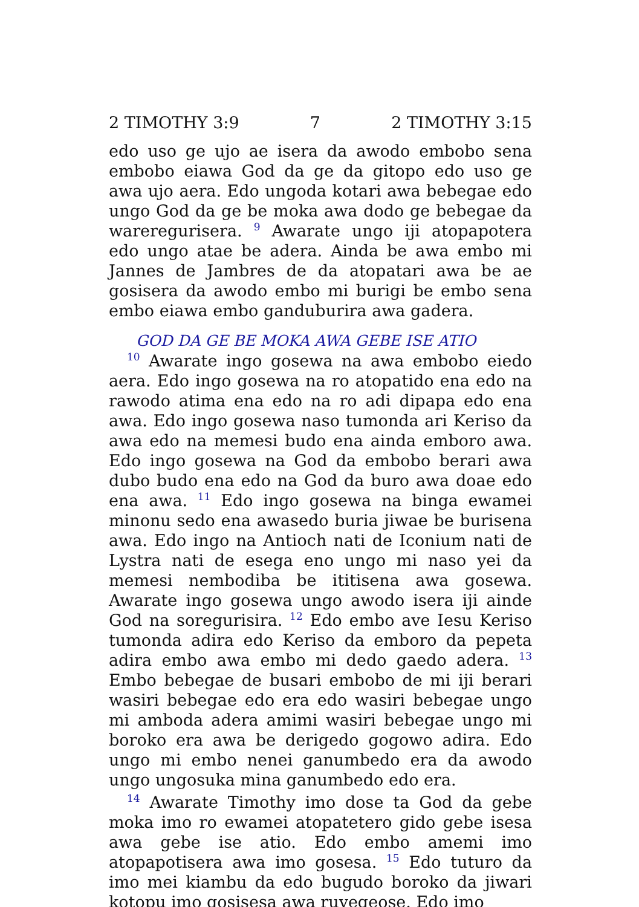2 TIMOTHY 3:9 7 2 TIMOTHY 3:15
edo uso ge ujo ae isera da awodo embobo sena embobo eiawa God da ge da gitopo edo uso ge awa ujo aera. Edo ungoda kotari awa bebegae edo ungo God da ge be moka awa dodo ge bebegae da wareregurisera. <sup>9</sup> Awarate ungo iji atopapotera edo ungo atae be adera. Ainda be awa embo mi Jannes de Jambres de da atopatari awa be ae gosisera da awodo embo mi burigi be embo sena embo eiawa embo ganduburira awa gadera.
GOD DA GE BE MOKA AWA GEBE ISE ATIO
<sup>10</sup> Awarate ingo gosewa na awa embobo eiedo aera. Edo ingo gosewa na ro atopatido ena edo na rawodo atima ena edo na ro adi dipapa edo ena awa. Edo ingo gosewa naso tumonda ari Keriso da awa edo na memesi budo ena ainda emboro awa. Edo ingo gosewa na God da embobo berari awa dubo budo ena edo na God da buro awa doae edo ena awa. <sup>11</sup> Edo ingo gosewa na binga ewamei minonu sedo ena awasedo buria jiwae be burisena awa. Edo ingo na Antioch nati de Iconium nati de Lystra nati de esega eno ungo mi naso yei da memesi nembodiba be ititisena awa gosewa. Awarate ingo gosewa ungo awodo isera iji ainde God na soregurisira. <sup>12</sup> Edo embo ave Iesu Keriso tumonda adira edo Keriso da emboro da pepeta adira embo awa embo mi dedo gaedo adera. <sup>13</sup> Embo bebegae de busari embobo de mi iji berari wasiri bebegae edo era edo wasiri bebegae ungo mi amboda adera amimi wasiri bebegae ungo mi boroko era awa be derigedo gogowo adira. Edo ungo mi embo nenei ganumbedo era da awodo ungo ungosuka mina ganumbedo edo era.
<sup>14</sup> Awarate Timothy imo dose ta God da gebe moka imo ro ewamei atopatetero gido gebe isesa awa gebe ise atio. Edo embo amemi imo atopapotisera awa imo gosesa. <sup>15</sup> Edo tuturo da imo mei kiambu da edo bugudo boroko da jiwari kotopu imo gosisesa awa ruvegeose. Edo imo